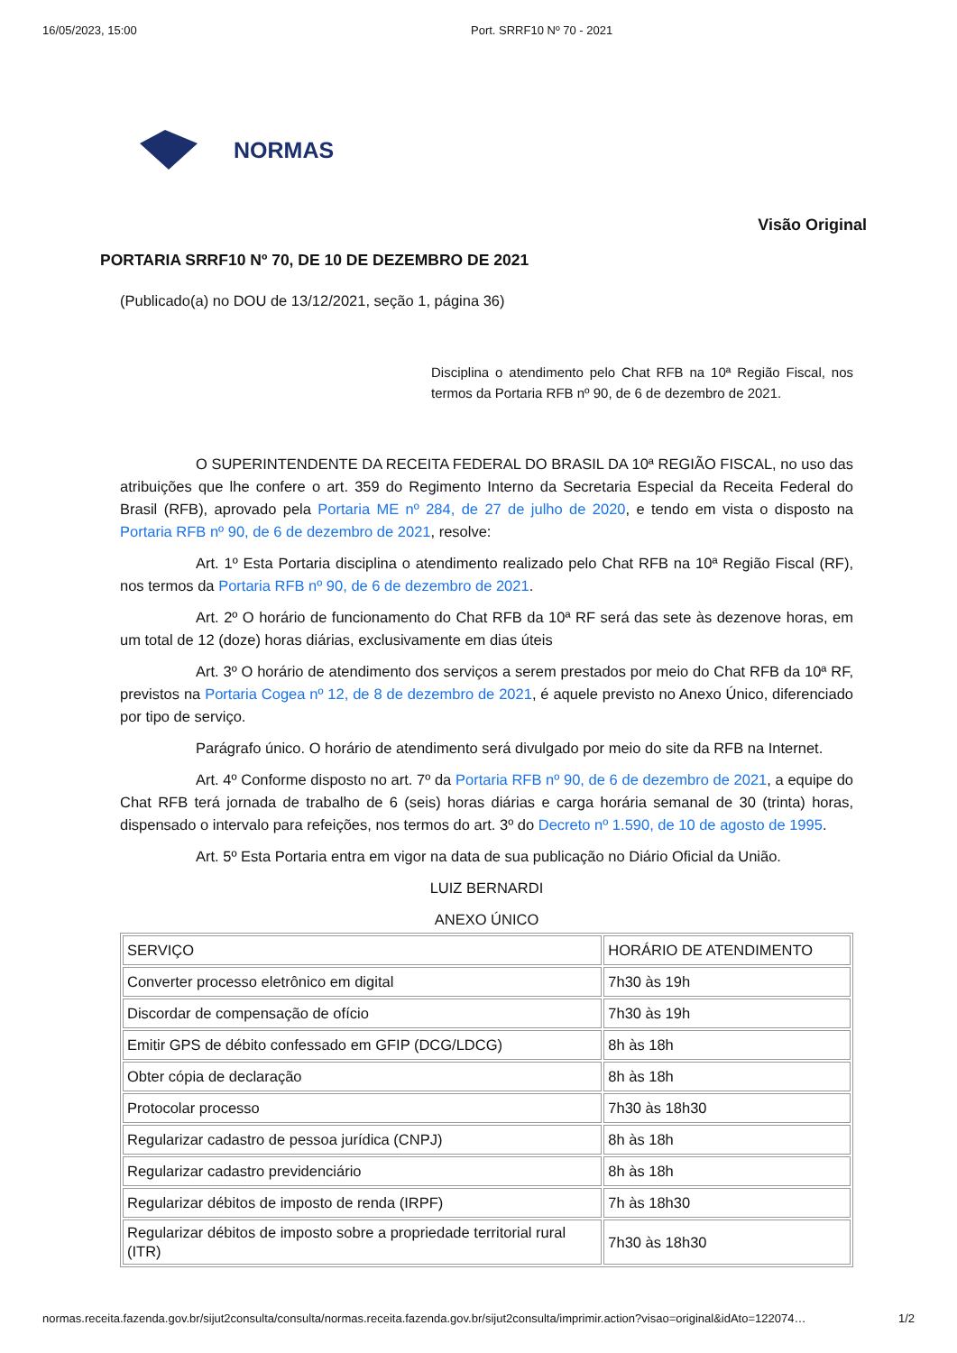16/05/2023, 15:00 Port. SRRF10 Nº 70 - 2021
NORMAS
Visão Original
PORTARIA SRRF10 Nº 70, DE 10 DE DEZEMBRO DE 2021
(Publicado(a) no DOU de 13/12/2021, seção 1, página 36)
Disciplina o atendimento pelo Chat RFB na 10ª Região Fiscal, nos termos da Portaria RFB nº 90, de 6 de dezembro de 2021.
O SUPERINTENDENTE DA RECEITA FEDERAL DO BRASIL DA 10ª REGIÃO FISCAL, no uso das atribuições que lhe confere o art. 359 do Regimento Interno da Secretaria Especial da Receita Federal do Brasil (RFB), aprovado pela Portaria ME nº 284, de 27 de julho de 2020, e tendo em vista o disposto na Portaria RFB nº 90, de 6 de dezembro de 2021, resolve:
Art. 1º Esta Portaria disciplina o atendimento realizado pelo Chat RFB na 10ª Região Fiscal (RF), nos termos da Portaria RFB nº 90, de 6 de dezembro de 2021.
Art. 2º O horário de funcionamento do Chat RFB da 10ª RF será das sete às dezenove horas, em um total de 12 (doze) horas diárias, exclusivamente em dias úteis
Art. 3º O horário de atendimento dos serviços a serem prestados por meio do Chat RFB da 10ª RF, previstos na Portaria Cogea nº 12, de 8 de dezembro de 2021, é aquele previsto no Anexo Único, diferenciado por tipo de serviço.
Parágrafo único. O horário de atendimento será divulgado por meio do site da RFB na Internet.
Art. 4º Conforme disposto no art. 7º da Portaria RFB nº 90, de 6 de dezembro de 2021, a equipe do Chat RFB terá jornada de trabalho de 6 (seis) horas diárias e carga horária semanal de 30 (trinta) horas, dispensado o intervalo para refeições, nos termos do art. 3º do Decreto nº 1.590, de 10 de agosto de 1995.
Art. 5º Esta Portaria entra em vigor na data de sua publicação no Diário Oficial da União.
LUIZ BERNARDI
ANEXO ÚNICO
| SERVIÇO | HORÁRIO DE ATENDIMENTO |
| Converter processo eletrônico em digital | 7h30 às 19h |
| Discordar de compensação de ofício | 7h30 às 19h |
| Emitir GPS de débito confessado em GFIP (DCG/LDCG) | 8h às 18h |
| Obter cópia de declaração | 8h às 18h |
| Protocolar processo | 7h30 às 18h30 |
| Regularizar cadastro de pessoa jurídica (CNPJ) | 8h às 18h |
| Regularizar cadastro previdenciário | 8h às 18h |
| Regularizar débitos de imposto de renda (IRPF) | 7h às 18h30 |
| Regularizar débitos de imposto sobre a propriedade territorial rural (ITR) | 7h30 às 18h30 |
normas.receita.fazenda.gov.br/sijut2consulta/consulta/normas.receita.fazenda.gov.br/sijut2consulta/imprimir.action?visao=original&idAto=122074… 1/2